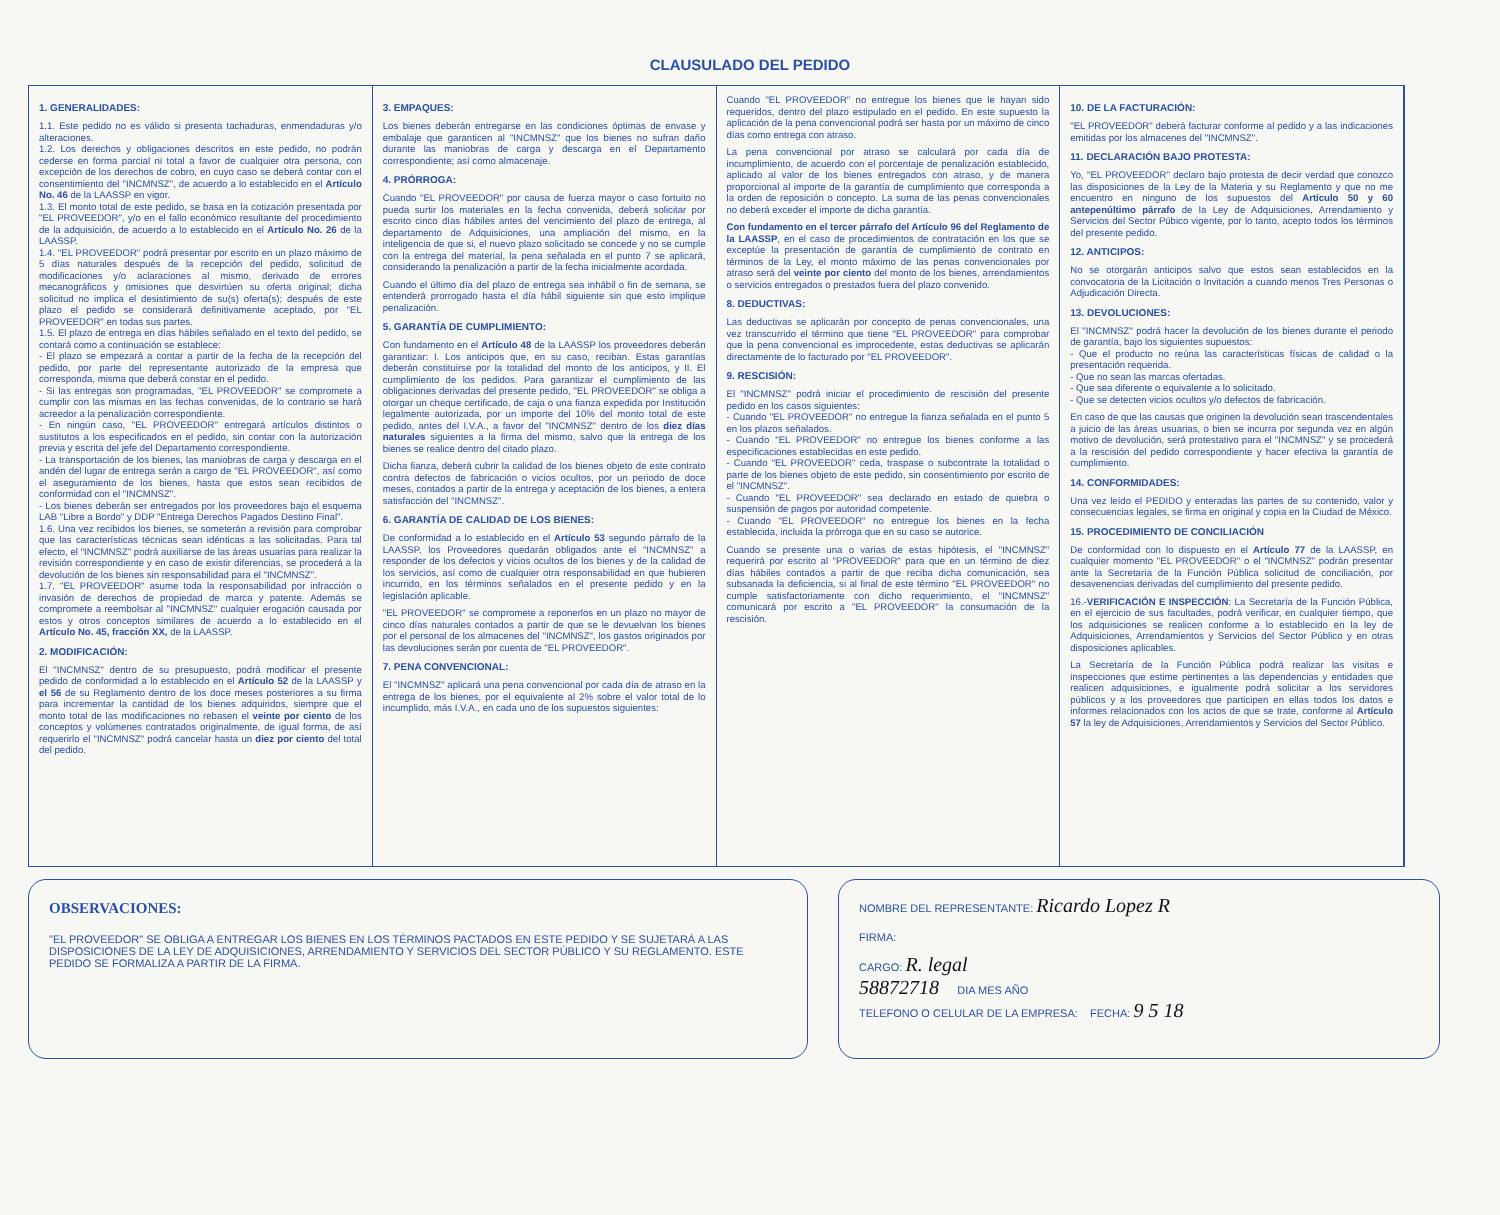CLAUSULADO DEL PEDIDO
1. GENERALIDADES:
1.1. Este pedido no es válido si presenta tachaduras, enmendaduras y/o alteraciones.
1.2. Los derechos y obligaciones descritos en este pedido, no podrán cederse en forma parcial ni total a favor de cualquier otra persona, con excepción de los derechos de cobro, en cuyo caso se deberá contar con el consentimiento del "INCMNSZ", de acuerdo a lo establecido en el Artículo No. 46 de la LAASSP en vigor.
1.3. El monto total de este pedido, se basa en la cotización presentada por "EL PROVEEDOR", y/o en el fallo económico resultante del procedimiento de la adquisición, de acuerdo a lo establecido en el Artículo No. 26 de la LAASSP.
1.4. "EL PROVEEDOR" podrá presentar por escrito en un plazo máximo de 5 días naturales después de la recepción del pedido, solicitud de modificaciones y/o aclaraciones al mismo, derivado de errores mecanográficos y omisiones que desvirtúen su oferta original; dicha solicitud no implica el desistimiento de su(s) oferta(s); después de este plazo el pedido se considerará definitivamente aceptado, por "EL PROVEEDOR" en todas sus partes.
1.5. El plazo de entrega en días hábiles señalado en el texto del pedido, se contará como a continuación se establece:
- El plazo se empezará a contar a partir de la fecha de la recepción del pedido, por parte del representante autorizado de la empresa que corresponda, misma que deberá constar en el pedido.
- Si las entregas son programadas, "EL PROVEEDOR" se compromete a cumplir con las mismas en las fechas convenidas, de lo contrario se hará acreedor a la penalización correspondiente.
- En ningún caso, "EL PROVEEDOR" entregará artículos distintos o sustitutos a los especificados en el pedido, sin contar con la autorización previa y escrita del jefe del Departamento correspondiente.
- La transportación de los bienes, las maniobras de carga y descarga en el andén del lugar de entrega serán a cargo de "EL PROVEEDOR", así como el aseguramiento de los bienes, hasta que estos sean recibidos de conformidad con el "INCMNSZ".
- Los bienes deberán ser entregados por los proveedores bajo el esquema LAB "Libre a Bordo" y DDP "Entrega Derechos Pagados Destino Final".
1.6. Una vez recibidos los bienes, se someterán a revisión para comprobar que las características técnicas sean idénticas a las solicitadas. Para tal efecto, el "INCMNSZ" podrá auxiliarse de las áreas usuarias para realizar la revisión correspondiente y en caso de existir diferencias, se procederá a la devolución de los bienes sin responsabilidad para el "INCMNSZ".
1.7. "EL PROVEEDOR" asume toda la responsabilidad por infracción o invasión de derechos de propiedad de marca y patente. Además se compromete a reembolsar al "INCMNSZ" cualquier erogación causada por estos y otros conceptos similares de acuerdo a lo establecido en el Artículo No. 45, fracción XX, de la LAASSP.
2. MODIFICACIÓN:
El "INCMNSZ" dentro de su presupuesto, podrá modificar el presente pedido de conformidad a lo establecido en el Artículo 52 de la LAASSP y el 56 de su Reglamento dentro de los doce meses posteriores a su firma para incrementar la cantidad de los bienes adquiridos, siempre que el monto total de las modificaciones no rebasen el veinte por ciento de los conceptos y volúmenes contratados originalmente, de igual forma, de así requerirlo el "INCMNSZ" podrá cancelar hasta un diez por ciento del total del pedido.
3. EMPAQUES:
Los bienes deberán entregarse en las condiciones óptimas de envase y embalaje que garanticen al "INCMNSZ" que los bienes no sufran daño durante las maniobras de carga y descarga en el Departamento correspondiente; así como almacenaje.
4. PRÓRROGA:
Cuando "EL PROVEEDOR" por causa de fuerza mayor o caso fortuito no pueda surtir los materiales en la fecha convenida, deberá solicitar por escrito cinco días hábiles antes del vencimiento del plazo de entrega, al departamento de Adquisiciones, una ampliación del mismo, en la inteligencia de que si, el nuevo plazo solicitado se concede y no se cumple con la entrega del material, la pena señalada en el punto 7 se aplicará, considerando la penalización a partir de la fecha inicialmente acordada.
Cuando el último día del plazo de entrega sea inhábil o fin de semana, se entenderá prorrogado hasta el día hábil siguiente sin que esto implique penalización.
5. GARANTÍA DE CUMPLIMIENTO:
Con fundamento en el Artículo 48 de la LAASSP los proveedores deberán garantizar: I. Los anticipos que, en su caso, reciban. Estas garantías deberán constituirse por la totalidad del monto de los anticipos, y II. El cumplimiento de los pedidos. Para garantizar el cumplimiento de las obligaciones derivadas del presente pedido, "EL PROVEEDOR" se obliga a otorgar un cheque certificado, de caja o una fianza expedida por Institución legalmente autorizada, por un importe del 10% del monto total de este pedido, antes del I.V.A., a favor del "INCMNSZ" dentro de los diez días naturales siguientes a la firma del mismo, salvo que la entrega de los bienes se realice dentro del citado plazo.
Dicha fianza, deberá cubrir la calidad de los bienes objeto de este contrato contra defectos de fabricación o vicios ocultos, por un periodo de doce meses, contados a partir de la entrega y aceptación de los bienes, a entera satisfacción del "INCMNSZ".
6. GARANTÍA DE CALIDAD DE LOS BIENES:
De conformidad a lo establecido en el Artículo 53 segundo párrafo de la LAASSP, los Proveedores quedarán obligados ante el "INCMNSZ" a responder de los defectos y vicios ocultos de los bienes y de la calidad de los servicios, así como de cualquier otra responsabilidad en que hubieren incurrido, en los términos señalados en el presente pedido y en la legislación aplicable.
"EL PROVEEDOR" se compromete a reponerlos en un plazo no mayor de cinco días naturales contados a partir de que se le devuelvan los bienes por el personal de los almacenes del "INCMNSZ", los gastos originados por las devoluciones serán por cuenta de "EL PROVEEDOR".
7. PENA CONVENCIONAL:
El "INCMNSZ" aplicará una pena convencional por cada día de atraso en la entrega de los bienes, por el equivalente al 2% sobre el valor total de lo incumplido, más I.V.A., en cada uno de los supuestos siguientes:
Cuando "EL PROVEEDOR" no entregue los bienes que le hayan sido requeridos, dentro del plazo estipulado en el pedido. En este supuesto la aplicación de la pena convencional podrá ser hasta por un máximo de cinco días como entrega con atraso.
La pena convencional por atraso se calculará por cada día de incumplimiento, de acuerdo con el porcentaje de penalización establecido, aplicado al valor de los bienes entregados con atraso, y de manera proporcional al importe de la garantía de cumplimiento que corresponda a la orden de reposición o concepto. La suma de las penas convencionales no deberá exceder el importe de dicha garantía.
Con fundamento en el tercer párrafo del Artículo 96 del Reglamento de la LAASSP, en el caso de procedimientos de contratación en los que se exceptúe la presentación de garantía de cumplimiento de contrato en términos de la Ley, el monto máximo de las penas convencionales por atraso será del veinte por ciento del monto de los bienes, arrendamientos o servicios entregados o prestados fuera del plazo convenido.
8. DEDUCTIVAS:
Las deductivas se aplicarán por concepto de penas convencionales, una vez transcurrido el término que tiene "EL PROVEEDOR" para comprobar que la pena convencional es improcedente, estas deductivas se aplicarán directamente de lo facturado por "EL PROVEEDOR".
9. RESCISIÓN:
El "INCMNSZ" podrá iniciar el procedimiento de rescisión del presente pedido en los casos siguientes:
- Cuando "EL PROVEEDOR" no entregue la fianza señalada en el punto 5 en los plazos señalados.
- Cuando "EL PROVEEDOR" no entregue los bienes conforme a las especificaciones establecidas en este pedido.
- Cuando "EL PROVEEDOR" ceda, traspase o subcontrate la totalidad o parte de los bienes objeto de este pedido, sin consentimiento por escrito de el "INCMNSZ".
- Cuando "EL PROVEEDOR" sea declarado en estado de quiebra o suspensión de pagos por autoridad competente.
- Cuando "EL PROVEEDOR" no entregue los bienes en la fecha establecida, incluida la prórroga que en su caso se autorice.
Cuando se presente una o varias de estas hipótesis, el "INCMNSZ" requerirá por escrito al "PROVEEDOR" para que en un término de diez días hábiles contados a partir de que reciba dicha comunicación, sea subsanada la deficiencia, si al final de este término "EL PROVEEDOR" no cumple satisfactoriamente con dicho requerimiento, el "INCMNSZ" comunicará por escrito a "EL PROVEEDOR" la consumación de la rescisión.
10. DE LA FACTURACIÓN:
"EL PROVEEDOR" deberá facturar conforme al pedido y a las indicaciones emitidas por los almacenes del "INCMNSZ".
11. DECLARACIÓN BAJO PROTESTA:
Yo, "EL PROVEEDOR" declaro bajo protesta de decir verdad que conozco las disposiciones de la Ley de la Materia y su Reglamento y que no me encuentro en ninguno de los supuestos del Artículo 50 y 60 antepenúltimo párrafo de la Ley de Adquisiciones, Arrendamiento y Servicios del Sector Púbico vigente, por lo tanto, acepto todos los términos del presente pedido.
12. ANTICIPOS:
No se otorgarán anticipos salvo que estos sean establecidos en la convocatoria de la Licitación o Invitación a cuando menos Tres Personas o Adjudicación Directa.
13. DEVOLUCIONES:
El "INCMNSZ" podrá hacer la devolución de los bienes durante el periodo de garantía, bajo los siguientes supuestos:
- Que el producto no reúna las características físicas de calidad o la presentación requerida.
- Que no sean las marcas ofertadas.
- Que sea diferente o equivalente a lo solicitado.
- Que se detecten vicios ocultos y/o defectos de fabricación.
En caso de que las causas que originen la devolución sean trascendentales a juicio de las áreas usuarias, o bien se incurra por segunda vez en algún motivo de devolución, será protestativo para el "INCMNSZ" y se procederá a la rescisión del pedido correspondiente y hacer efectiva la garantía de cumplimiento.
14. CONFORMIDADES:
Una vez leído el PEDIDO y enteradas las partes de su contenido, valor y consecuencias legales, se firma en original y copia en la Ciudad de México.
15. PROCEDIMIENTO DE CONCILIACIÓN
De conformidad con lo dispuesto en el Artículo 77 de la LAASSP, en cualquier momento "EL PROVEEDOR" o el "INCMNSZ" podrán presentar ante la Secretaría de la Función Pública solicitud de conciliación, por desavenencias derivadas del cumplimiento del presente pedido.
16.-VERIFICACIÓN E INSPECCIÓN: La Secretaría de la Función Pública, en el ejercicio de sus facultades, podrá verificar, en cualquier tiempo, que los adquisiciones se realicen conforme a lo establecido en la ley de Adquisiciones, Arrendamientos y Servicios del Sector Público y en otras disposiciones aplicables.
La Secretaría de la Función Pública podrá realizar las visitas e inspecciones que estime pertinentes a las dependencias y entidades que realicen adquisiciones, e igualmente podrá solicitar a los servidores públicos y a los proveedores que participen en ellas todos los datos e informes relacionados con los actos de que se trate, conforme al Artículo 57 la ley de Adquisiciones, Arrendamientos y Servicios del Sector Público.
OBSERVACIONES:
"EL PROVEEDOR" SE OBLIGA A ENTREGAR LOS BIENES EN LOS TÉRMINOS PACTADOS EN ESTE PEDIDO Y SE SUJETARÁ A LAS DISPOSICIONES DE LA LEY DE ADQUISICIONES, ARRENDAMIENTO Y SERVICIOS DEL SECTOR PÚBLICO Y SU REGLAMENTO. ESTE PEDIDO SE FORMALIZA A PARTIR DE LA FIRMA.
NOMBRE DEL REPRESENTANTE: Ricardo Lopez R
FIRMA:
CARGO: R. legal
58872718 DIA MES AÑO
TELEFONO O CELULAR DE LA EMPRESA: FECHA: 9 5 18